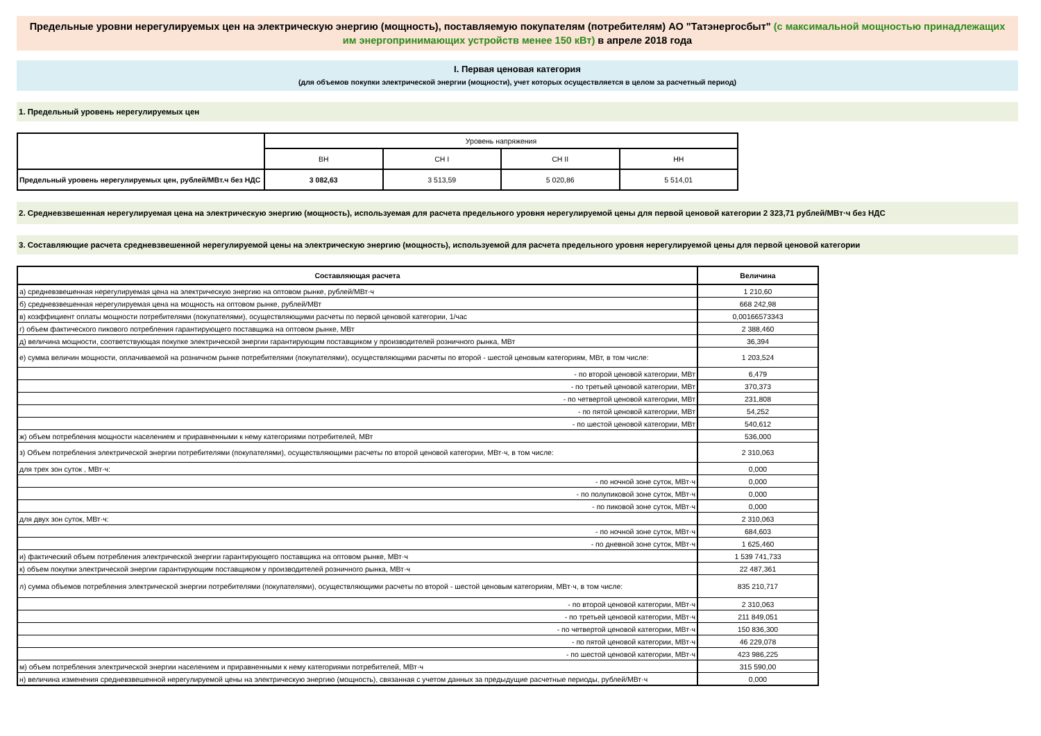Предельные уровни нерегулируемых цен на электрическую энергию (мощность), поставляемую покупателям (потребителям) АО "Татэнергосбыт" (с максимальной мощностью принадлежащих им энергопринимающих устройств менее 150 кВт) в апреле 2018 года
I. Первая ценовая категория
(для объемов покупки электрической энергии (мощности), учет которых осуществляется в целом за расчетный период)
1. Предельный уровень нерегулируемых цен
| | Уровень напряжения | | | |
| | ВН | СН I | СН II | НН |
| Предельный уровень нерегулируемых цен, рублей/МВт.ч без НДС | 3 082,63 | 3 513,59 | 5 020,86 | 5 514,01 |
2. Средневзвешенная нерегулируемая цена на электрическую энергию (мощность), используемая для расчета предельного уровня нерегулируемой цены для первой ценовой категории 2 323,71 рублей/МВт·ч без НДС
3. Составляющие расчета средневзвешенной нерегулируемой цены на электрическую энергию (мощность), используемой для расчета предельного уровня нерегулируемой цены для первой ценовой категории
| Составляющая расчета | Величина |
| а) средневзвешенная нерегулируемая цена на электрическую энергию на оптовом рынке, рублей/МВт·ч | 1 210,60 |
| б) средневзвешенная нерегулируемая цена на мощность на оптовом рынке, рублей/МВт | 668 242,98 |
| в) коэффициент оплаты мощности потребителями (покупателями), осуществляющими расчеты по первой ценовой категории, 1/час | 0,00166573343 |
| г) объем фактического пикового потребления гарантирующего поставщика на оптовом рынке, МВт | 2 388,460 |
| д) величина мощности, соответствующая покупке электрической энергии гарантирующим поставщиком у производителей розничного рынка, МВт | 36,394 |
| е) сумма величин мощности, оплачиваемой на розничном рынке потребителями (покупателями), осуществляющими расчеты по второй - шестой ценовым категориям, МВт, в том числе: | 1 203,524 |
| - по второй ценовой категории, МВт | 6,479 |
| - по третьей ценовой категории, МВт | 370,373 |
| - по четвертой ценовой категории, МВт | 231,808 |
| - по пятой ценовой категории, МВт | 54,252 |
| - по шестой ценовой категории, МВт | 540,612 |
| ж) объем потребления мощности населением и приравненными к нему категориями потребителей, МВт | 536,000 |
| з) Объем потребления электрической энергии потребителями (покупателями), осуществляющими расчеты по второй ценовой категории, МВт·ч, в том числе: | 2 310,063 |
| для трех зон суток , МВт·ч: | 0,000 |
| - по ночной зоне суток, МВт·ч | 0,000 |
| - по полупиковой зоне суток, МВт·ч | 0,000 |
| - по пиковой зоне суток, МВт·ч | 0,000 |
| для двух зон суток, МВт·ч: | 2 310,063 |
| - по ночной зоне суток, МВт·ч | 684,603 |
| - по дневной зоне суток, МВт·ч | 1 625,460 |
| и) фактический объем потребления электрической энергии гарантирующего поставщика на оптовом рынке, МВт·ч | 1 539 741,733 |
| к) объем покупки электрической энергии гарантирующим поставщиком у производителей розничного рынка, МВт·ч | 22 487,361 |
| л) сумма объемов потребления электрической энергии потребителями (покупателями), осуществляющими расчеты по второй - шестой ценовым категориям, МВт·ч, в том числе: | 835 210,717 |
| - по второй ценовой категории, МВт·ч | 2 310,063 |
| - по третьей ценовой категории, МВт·ч | 211 849,051 |
| - по четвертой ценовой категории, МВт·ч | 150 836,300 |
| - по пятой ценовой категории, МВт·ч | 46 229,078 |
| - по шестой ценовой категории, МВт·ч | 423 986,225 |
| м) объем потребления электрической энергии населением и приравненными к нему категориями потребителей, МВт·ч | 315 590,00 |
| н) величина изменения средневзвешенной нерегулируемой цены на электрическую энергию (мощность), связанная с учетом данных за предыдущие расчетные периоды, рублей/МВт·ч | 0,000 |